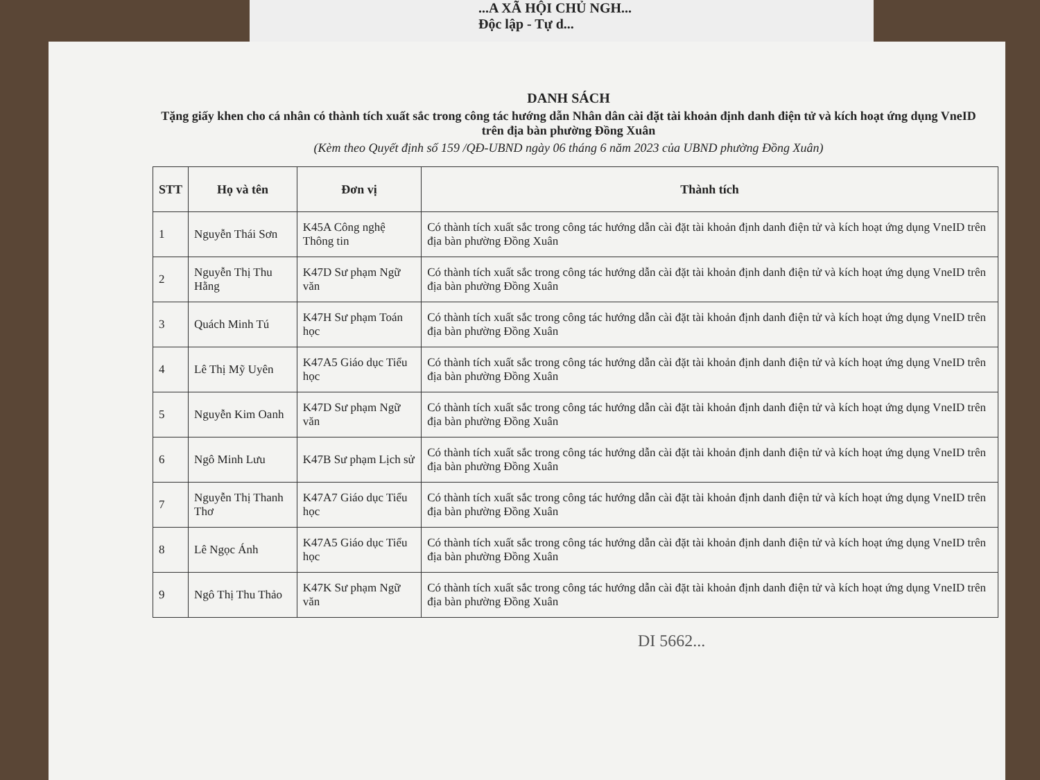...A XÃ HỘI CHỦ NGH...
Độc lập - Tự d...
DANH SÁCH
Tặng giấy khen cho cá nhân có thành tích xuất sắc trong công tác hướng dẫn Nhân dân cài đặt tài khoản định danh điện tử và kích hoạt ứng dụng VneID trên địa bàn phường Đồng Xuân
(Kèm theo Quyết định số 159 /QĐ-UBND ngày 06 tháng 6 năm 2023 của UBND phường Đồng Xuân)
| STT | Họ và tên | Đơn vị | Thành tích |
| --- | --- | --- | --- |
| 1 | Nguyễn Thái Sơn | K45A Công nghệ Thông tin | Có thành tích xuất sắc trong công tác hướng dẫn cài đặt tài khoản định danh điện tử và kích hoạt ứng dụng VneID trên địa bàn phường Đồng Xuân |
| 2 | Nguyễn Thị Thu Hằng | K47D Sư phạm Ngữ văn | Có thành tích xuất sắc trong công tác hướng dẫn cài đặt tài khoản định danh điện tử và kích hoạt ứng dụng VneID trên địa bàn phường Đồng Xuân |
| 3 | Quách Minh Tú | K47H Sư phạm Toán học | Có thành tích xuất sắc trong công tác hướng dẫn cài đặt tài khoản định danh điện tử và kích hoạt ứng dụng VneID trên địa bàn phường Đồng Xuân |
| 4 | Lê Thị Mỹ Uyên | K47A5 Giáo dục Tiểu học | Có thành tích xuất sắc trong công tác hướng dẫn cài đặt tài khoản định danh điện tử và kích hoạt ứng dụng VneID trên địa bàn phường Đồng Xuân |
| 5 | Nguyễn Kim Oanh | K47D Sư phạm Ngữ văn | Có thành tích xuất sắc trong công tác hướng dẫn cài đặt tài khoản định danh điện tử và kích hoạt ứng dụng VneID trên địa bàn phường Đồng Xuân |
| 6 | Ngô Minh Lưu | K47B Sư phạm Lịch sử | Có thành tích xuất sắc trong công tác hướng dẫn cài đặt tài khoản định danh điện tử và kích hoạt ứng dụng VneID trên địa bàn phường Đồng Xuân |
| 7 | Nguyễn Thị Thanh Thơ | K47A7 Giáo dục Tiểu học | Có thành tích xuất sắc trong công tác hướng dẫn cài đặt tài khoản định danh điện tử và kích hoạt ứng dụng VneID trên địa bàn phường Đồng Xuân |
| 8 | Lê Ngọc Ánh | K47A5 Giáo dục Tiểu học | Có thành tích xuất sắc trong công tác hướng dẫn cài đặt tài khoản định danh điện tử và kích hoạt ứng dụng VneID trên địa bàn phường Đồng Xuân |
| 9 | Ngô Thị Thu Thảo | K47K Sư phạm Ngữ văn | Có thành tích xuất sắc trong công tác hướng dẫn cài đặt tài khoản định danh điện tử và kích hoạt ứng dụng VneID trên địa bàn phường Đồng Xuân |
DI 5662...